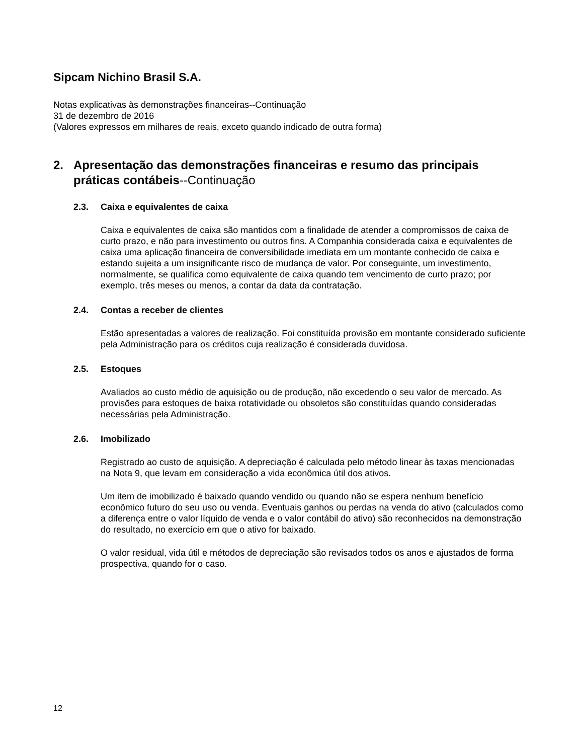Sipcam Nichino Brasil S.A.
Notas explicativas às demonstrações financeiras--Continuação
31 de dezembro de 2016
(Valores expressos em milhares de reais, exceto quando indicado de outra forma)
2. Apresentação das demonstrações financeiras e resumo das principais práticas contábeis--Continuação
2.3. Caixa e equivalentes de caixa
Caixa e equivalentes de caixa são mantidos com a finalidade de atender a compromissos de caixa de curto prazo, e não para investimento ou outros fins. A Companhia considerada caixa e equivalentes de caixa uma aplicação financeira de conversibilidade imediata em um montante conhecido de caixa e estando sujeita a um insignificante risco de mudança de valor. Por conseguinte, um investimento, normalmente, se qualifica como equivalente de caixa quando tem vencimento de curto prazo; por exemplo, três meses ou menos, a contar da data da contratação.
2.4. Contas a receber de clientes
Estão apresentadas a valores de realização. Foi constituída provisão em montante considerado suficiente pela Administração para os créditos cuja realização é considerada duvidosa.
2.5. Estoques
Avaliados ao custo médio de aquisição ou de produção, não excedendo o seu valor de mercado. As provisões para estoques de baixa rotatividade ou obsoletos são constituídas quando consideradas necessárias pela Administração.
2.6. Imobilizado
Registrado ao custo de aquisição. A depreciação é calculada pelo método linear às taxas mencionadas na Nota 9, que levam em consideração a vida econômica útil dos ativos.
Um item de imobilizado é baixado quando vendido ou quando não se espera nenhum benefício econômico futuro do seu uso ou venda. Eventuais ganhos ou perdas na venda do ativo (calculados como a diferença entre o valor líquido de venda e o valor contábil do ativo) são reconhecidos na demonstração do resultado, no exercício em que o ativo for baixado.
O valor residual, vida útil e métodos de depreciação são revisados todos os anos e ajustados de forma prospectiva, quando for o caso.
12